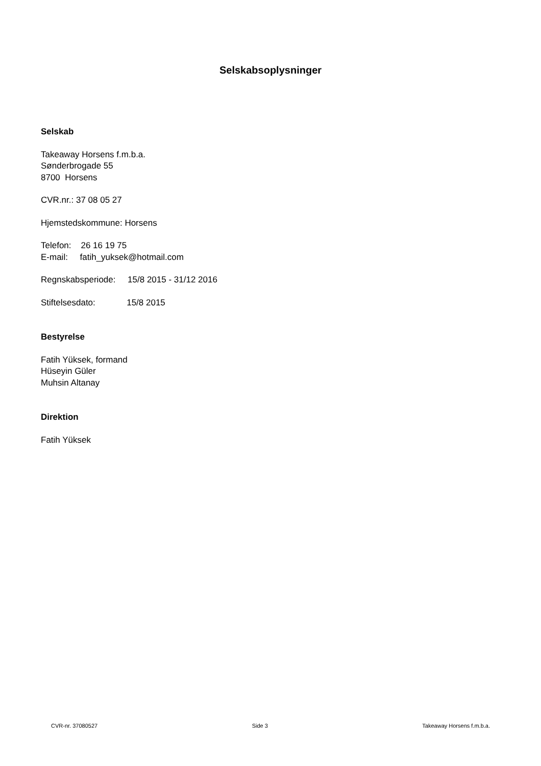Selskabsoplysninger
Selskab
Takeaway Horsens f.m.b.a.
Sønderbrogade 55
8700 Horsens
CVR.nr.: 37 08 05 27
Hjemstedskommune: Horsens
Telefon: 26 16 19 75
E-mail: fatih_yuksek@hotmail.com
Regnskabsperiode: 15/8 2015 - 31/12 2016
Stiftelsesdato: 15/8 2015
Bestyrelse
Fatih Yüksek, formand
Hüseyin Güler
Muhsin Altanay
Direktion
Fatih Yüksek
CVR-nr. 37080527 Side 3 Takeaway Horsens f.m.b.a.